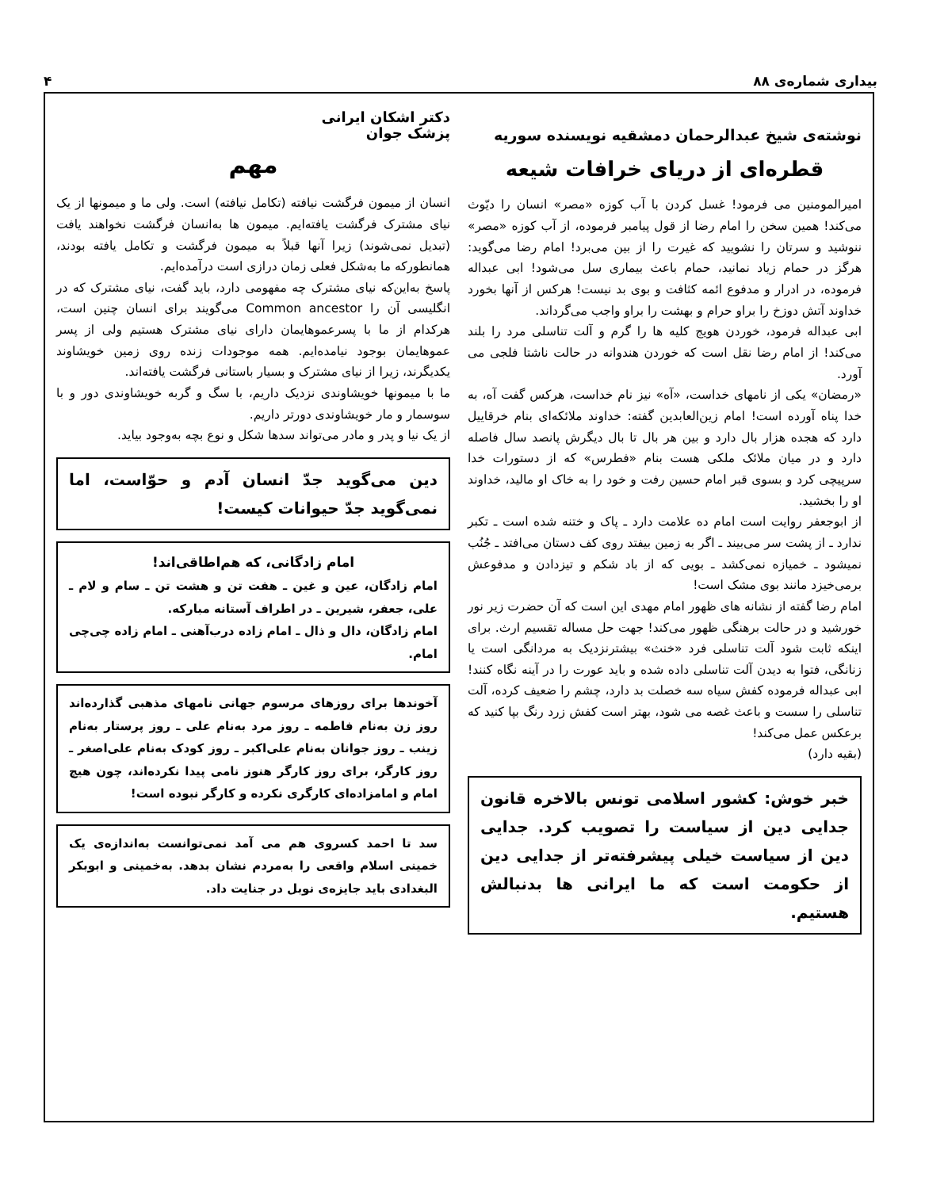بیداری شماره‌ی ۸۸ ۴
نوشته‌ی شیخ عبدالرحمان دمشقیه نویسنده سوریه
قطره‌ای از دریای خرافات شیعه
امیرالمومنین می فرمود! غسل کردن با آب کوزه «مصر» انسان را دیّوث می‌کند! همین سخن را امام رضا از قول پیامبر فرموده، از آب کوزه «مصر» ننوشید و سرتان را نشویید که غیرت را از بین می‌برد! امام رضا می‌گوید: هرگز در حمام زیاد نمانید، حمام باعث بیماری سل می‌شود! ابی عبداله فرموده، در ادرار و مدفوع ائمه کثافت و بوی بد نیست! هرکس از آنها بخورد خداوند آتش دوزخ را براو حرام و بهشت را براو واجب می‌گرداند.
ابی عبداله فرمود، خوردن هویج کلیه ها را گرم و آلت تناسلی مرد را بلند می‌کند! از امام رضا نقل است که خوردن هندوانه در حالت ناشتا فلجی می آورد.
«رمضان» یکی از نامهای خداست، «آه» نیز نام خداست، هرکس گفت آه، به خدا پناه آورده است! امام زین‌العابدین گفته: خداوند ملائکه‌ای بنام خرقاییل دارد که هجده هزار بال دارد و بین هر بال تا بال دیگرش پانصد سال فاصله دارد و در میان ملائک ملکی هست بنام «فطرس» که از دستورات خدا سرپیچی کرد و بسوی قبر امام حسین رفت و خود را به خاک او مالید، خداوند او را بخشید.
از ابوجعفر روایت است امام ده علامت دارد ـ پاک و ختنه شده است ـ تکبر ندارد ـ از پشت سر می‌بیند ـ اگر به زمین بیفتد روی کف دستان می‌افتد ـ جُنُب نمیشود ـ خمیازه نمی‌کشد ـ بویی که از باد شکم و تیزدادن و مدفوعش برمی‌خیزد مانند بوی مشک است!
امام رضا گفته از نشانه های ظهور امام مهدی این است که آن حضرت زیر نور خورشید و در حالت برهنگی ظهور می‌کند! جهت حل مساله تقسیم ارث. برای اینکه ثابت شود آلت تناسلی فرد «خنث» بیشترنزدیک به مردانگی است یا زنانگی، فتوا به دیدن آلت تناسلی داده شده و باید عورت را در آینه نگاه کنند! ابی عبداله فرموده کفش سیاه سه خصلت بد دارد، چشم را ضعیف کرده، آلت تناسلی را سست و باعث غصه می شود، بهتر است کفش زرد رنگ بپا کنید که برعکس عمل می‌کند!
(بقیه دارد)
خبر خوش: کشور اسلامی تونس بالاخره قانون جدایی دین از سیاست را تصویب کرد. جدایی دین از سیاست خیلی پیشرفته‌تر از جدایی دین از حکومت است که ما ایرانی ها بدنبالش هستیم.
دکتر اشکان ایرانی
پزشک جوان
مهم
انسان از میمون فرگشت نیافته (تکامل نیافته) است. ولی ما و میمونها از یک نیای مشترک فرگشت یافته‌ایم. میمون ها به‌انسان فرگشت نخواهند یافت (تبدیل نمی‌شوند) زیرا آنها قبلاً به میمون فرگشت و تکامل یافته بودند، همانطورکه ما به‌شکل فعلی زمان درازی است درآمده‌ایم.
پاسخ به‌این‌که نیای مشترک چه مفهومی دارد، باید گفت، نیای مشترک که در انگلیسی آن را Common ancestor می‌گویند برای انسان چنین است، هرکدام از ما با پسرعموهایمان دارای نیای مشترک هستیم ولی از پسر عموهایمان بوجود نیامده‌ایم. همه موجودات زنده روی زمین خویشاوند یکدیگرند، زیرا از نیای مشترک و بسیار باستانی فرگشت یافته‌اند.
ما با میمونها خویشاوندی نزدیک داریم، با سگ و گربه خویشاوندی دور و با سوسمار و مار خویشاوندی دورتر داریم.
از یک نیا و پدر و مادر می‌تواند سدها شکل و نوع بچه به‌وجود بیاید.
دین می‌گوید جدّ انسان آدم و حوّاست، اما نمی‌گوید جدّ حیوانات کیست!
امام زادگانی، که هم‌اطاقی‌اند!
امام زادگان، عین و غین ـ هفت تن و هشت تن ـ سام و لام ـ علی، جعفر، شیرین ـ در اطراف آستانه مبارکه.
امام زادگان، دال و ذال ـ امام زاده درب‌آهنی ـ امام زاده چی‌چی امام.
آخوندها برای روزهای مرسوم جهانی نامهای مذهبی گذارده‌اند روز زن به‌نام فاطمه ـ روز مرد به‌نام علی ـ روز پرستار به‌نام زینب ـ روز جوانان به‌نام علی‌اکبر ـ روز کودک به‌نام علی‌اصغر ـ روز کارگر، برای روز کارگر هنوز نامی پیدا نکرده‌اند، چون هیچ امام و امامزاده‌ای کارگری نکرده و کارگر نبوده است!
سد تا احمد کسروی هم می آمد نمی‌توانست به‌اندازه‌ی یک خمینی اسلام واقعی را به‌مردم نشان بدهد. به‌خمینی و ابوبکر البغدادی باید جایزه‌ی نوبل در جنایت داد.